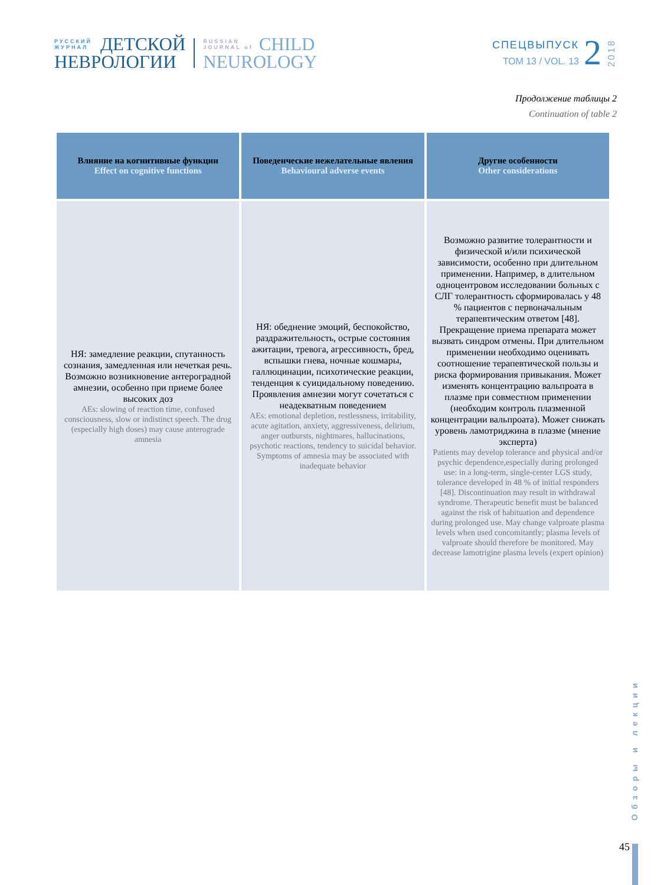РУССКИЙ
ЖУРНАЛ
ДЕТСКОЙ
НЕВРОЛОГИИ
RUSSIAN
JOURNAL of
CHILD
NEUROLOGY
СПЕЦВЫПУСК
ТОМ 13 / VOL. 13
2
2018
Продолжение таблицы 2
Continuation of table 2
| Влияние на когнитивные функции Effect on cognitive functions | Поведенческие нежелательные явления Behavioural adverse events | Другие особенности Other considerations |
| --- | --- | --- |
| НЯ: замедление реакции, спутанность сознания, замедленная или нечеткая речь. Возможно возникновение антероградной амнезии, особенно при приеме более высоких доз AEs: slowing of reaction time, confused consciousness, slow or indistinct speech. The drug (especially high doses) may cause anterograde amnesia | НЯ: обеднение эмоций, беспокойство, раздражительность, острые состояния ажитации, тревога, агрессивность, бред, вспышки гнева, ночные кошмары, галлюцинации, психотические реакции, тенденция к суицидальному поведению. Проявления амнезии могут сочетаться с неадекватным поведением AEs: emotional depletion, restlessness, irritability, acute agitation, anxiety, aggressiveness, delirium, anger outbursts, nightmares, hallucinations, psychotic reactions, tendency to suicidal behavior. Symptoms of amnesia may be associated with inadequate behavior | Возможно развитие толерантности и физической и/или психической зависимости, особенно при длительном применении. Например, в длительном одноцентровом исследовании больных с СЛГ толерантность сформировалась у 48 % пациентов с первоначальным терапевтическим ответом [48]. Прекращение приема препарата может вызвать синдром отмены. При длительном применении необходимо оценивать соотношение терапевтической пользы и риска формирования привыкания. Может изменять концентрацию вальпроата в плазме при совместном применении (необходим контроль плазменной концентрации вальпроата). Может снижать уровень ламотриджина в плазме (мнение эксперта) Patients may develop tolerance and physical and/or psychic dependence,especially during prolonged use: in a long-term, single-center LGS study, tolerance developed in 48 % of initial responders [48]. Discontinuation may result in withdrawal syndrome. Therapeutic benefit must be balanced against the risk of habituation and dependence during prolonged use. May change valproate plasma levels when used concomitantly; plasma levels of valproate should therefore be monitored. May decrease lamotrigine plasma levels (expert opinion) |
Обзоры и лекции
45